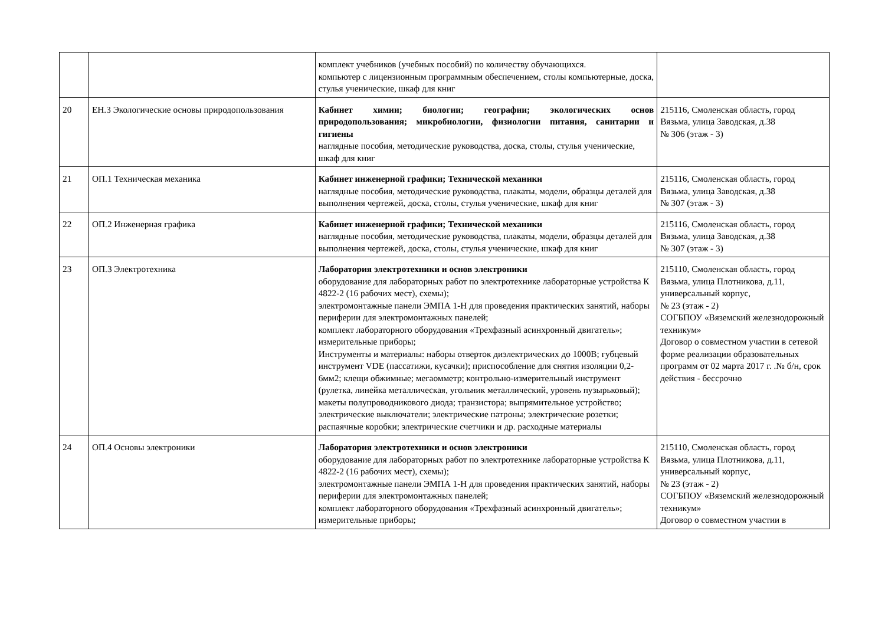| | | комплект учебников (учебных пособий) по количеству обучающихся. компьютер с лицензионным программным обеспечением, столы компьютерные, доска, стулья ученические, шкаф для книг | |
| 20 | ЕН.3 Экологические основы природопользования | Кабинет химии; биологии; географии; экологических основ природопользования; микробиологии, физиологии питания, санитарии и гигиены наглядные пособия, методические руководства, доска, столы, стулья ученические, шкаф для книг | 215116, Смоленская область, город Вязьма, улица Заводская, д.38 № 306 (этаж - 3) |
| 21 | ОП.1 Техническая механика | Кабинет инженерной графики; Технической механики наглядные пособия, методические руководства, плакаты, модели, образцы деталей для выполнения чертежей, доска, столы, стулья ученические, шкаф для книг | 215116, Смоленская область, город Вязьма, улица Заводская, д.38 № 307 (этаж - 3) |
| 22 | ОП.2 Инженерная графика | Кабинет инженерной графики; Технической механики наглядные пособия, методические руководства, плакаты, модели, образцы деталей для выполнения чертежей, доска, столы, стулья ученические, шкаф для книг | 215116, Смоленская область, город Вязьма, улица Заводская, д.38 № 307 (этаж - 3) |
| 23 | ОП.3 Электротехника | Лаборатория электротехники и основ электроники оборудование для лабораторных работ по электротехнике лабораторные устройства К 4822-2 (16 рабочих мест), схемы); электромонтажные панели ЭМПА 1-Н для проведения практических занятий, наборы периферии для электромонтажных панелей; комплект лабораторного оборудования «Трехфазный асинхронный двигатель»; измерительные приборы; Инструменты и материалы: наборы отверток диэлектрических до 1000В; губцевый инструмент VDE (пассатижи, кусачки); приспособление для снятия изоляции 0,2-6мм2; клещи обжимные; мегаомметр; контрольно-измерительный инструмент (рулетка, линейка металлическая, угольник металлический, уровень пузырьковый); макеты полупроводникового диода; транзистора; выпрямительное устройство; электрические выключатели; электрические патроны; электрические розетки; распаячные коробки; электрические счетчики и др. расходные материалы | 215110, Смоленская область, город Вязьма, улица Плотникова, д.11, универсальный корпус, № 23 (этаж - 2) СОГБПОУ «Вяземский железнодорожный техникум» Договор о совместном участии в сетевой форме реализации образовательных программ от 02 марта 2017 г. .№ б/н, срок действия - бессрочно |
| 24 | ОП.4 Основы электроники | Лаборатория электротехники и основ электроники оборудование для лабораторных работ по электротехнике лабораторные устройства К 4822-2 (16 рабочих мест), схемы); электромонтажные панели ЭМПА 1-Н для проведения практических занятий, наборы периферии для электромонтажных панелей; комплект лабораторного оборудования «Трехфазный асинхронный двигатель»; измерительные приборы; | 215110, Смоленская область, город Вязьма, улица Плотникова, д.11, универсальный корпус, № 23 (этаж - 2) СОГБПОУ «Вяземский железнодорожный техникум» Договор о совместном участии в |